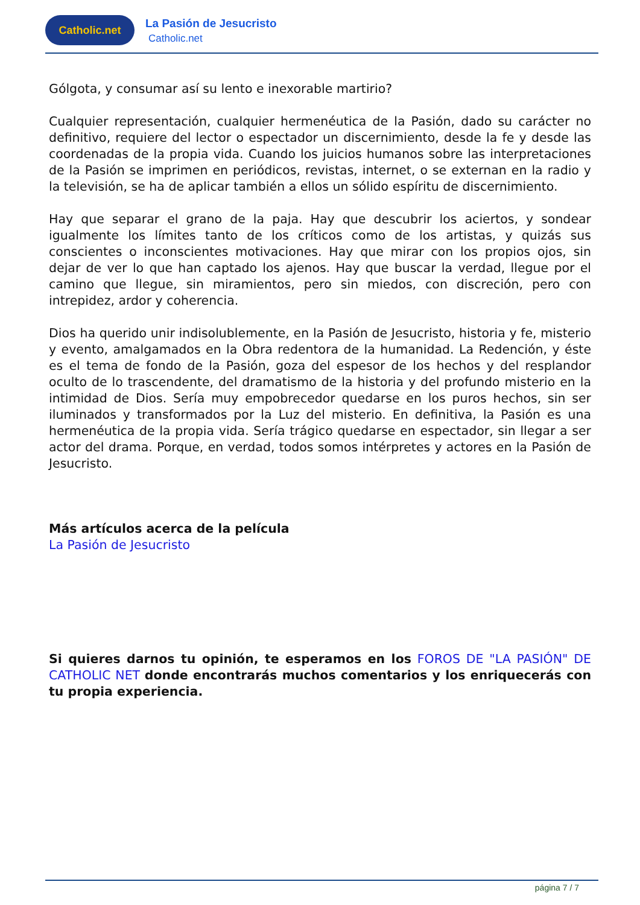Catholic.net
La Pasión de Jesucristo
Catholic.net
Gólgota, y consumar así su lento e inexorable martirio?
Cualquier representación, cualquier hermenéutica de la Pasión, dado su carácter no definitivo, requiere del lector o espectador un discernimiento, desde la fe y desde las coordenadas de la propia vida. Cuando los juicios humanos sobre las interpretaciones de la Pasión se imprimen en periódicos, revistas, internet, o se externan en la radio y la televisión, se ha de aplicar también a ellos un sólido espíritu de discernimiento.
Hay que separar el grano de la paja. Hay que descubrir los aciertos, y sondear igualmente los límites tanto de los críticos como de los artistas, y quizás sus conscientes o inconscientes motivaciones. Hay que mirar con los propios ojos, sin dejar de ver lo que han captado los ajenos. Hay que buscar la verdad, llegue por el camino que llegue, sin miramientos, pero sin miedos, con discreción, pero con intrepidez, ardor y coherencia.
Dios ha querido unir indisolublemente, en la Pasión de Jesucristo, historia y fe, misterio y evento, amalgamados en la Obra redentora de la humanidad. La Redención, y éste es el tema de fondo de la Pasión, goza del espesor de los hechos y del resplandor oculto de lo trascendente, del dramatismo de la historia y del profundo misterio en la intimidad de Dios. Sería muy empobrecedor quedarse en los puros hechos, sin ser iluminados y transformados por la Luz del misterio. En definitiva, la Pasión es una hermenéutica de la propia vida. Sería trágico quedarse en espectador, sin llegar a ser actor del drama. Porque, en verdad, todos somos intérpretes y actores en la Pasión de Jesucristo.
Más artículos acerca de la película
La Pasión de Jesucristo
Si quieres darnos tu opinión, te esperamos en los FOROS DE "LA PASIÓN" DE CATHOLIC NET donde encontrarás muchos comentarios y los enriquecerás con tu propia experiencia.
página 7 / 7